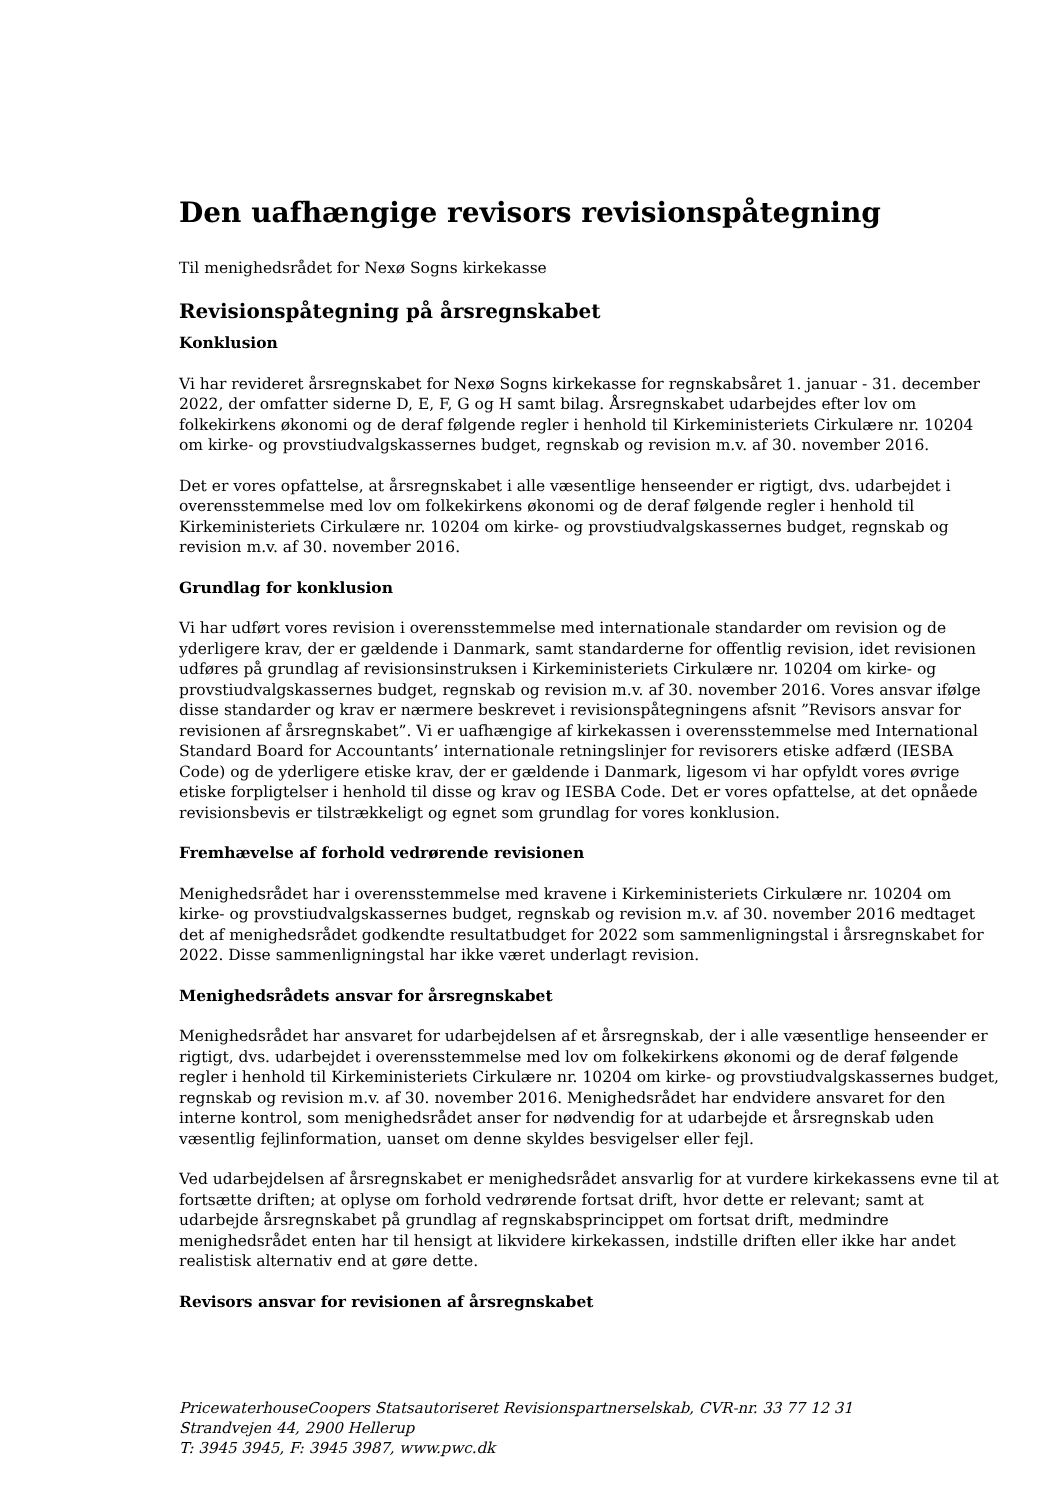Den uafhængige revisors revisionspåtegning
Til menighedsrådet for Nexø Sogns kirkekasse
Revisionspåtegning på årsregnskabet
Konklusion
Vi har revideret årsregnskabet for Nexø Sogns kirkekasse for regnskabsåret 1. januar - 31. december 2022, der omfatter siderne D, E, F, G og H samt bilag. Årsregnskabet udarbejdes efter lov om folkekirkens økonomi og de deraf følgende regler i henhold til Kirkeministeriets Cirkulære nr. 10204 om kirke- og provstiudvalgskassernes budget, regnskab og revision m.v. af 30. november 2016.
Det er vores opfattelse, at årsregnskabet i alle væsentlige henseender er rigtigt, dvs. udarbejdet i overensstemmelse med lov om folkekirkens økonomi og de deraf følgende regler i henhold til Kirkeministeriets Cirkulære nr. 10204 om kirke- og provstiudvalgskassernes budget, regnskab og revision m.v. af 30. november 2016.
Grundlag for konklusion
Vi har udført vores revision i overensstemmelse med internationale standarder om revision og de yderligere krav, der er gældende i Danmark, samt standarderne for offentlig revision, idet revisionen udføres på grundlag af revisionsinstruksen i Kirkeministeriets Cirkulære nr. 10204 om kirke- og provstiudvalgskassernes budget, regnskab og revision m.v. af 30. november 2016. Vores ansvar ifølge disse standarder og krav er nærmere beskrevet i revisionspåtegningens afsnit ”Revisors ansvar for revisionen af årsregnskabet”. Vi er uafhængige af kirkekassen i overensstemmelse med International Standard Board for Accountants’ internationale retningslinjer for revisorers etiske adfærd (IESBA Code) og de yderligere etiske krav, der er gældende i Danmark, ligesom vi har opfyldt vores øvrige etiske forpligtelser i henhold til disse og krav og IESBA Code. Det er vores opfattelse, at det opnåede revisionsbevis er tilstrækkeligt og egnet som grundlag for vores konklusion.
Fremhævelse af forhold vedrørende revisionen
Menighedsrådet har i overensstemmelse med kravene i Kirkeministeriets Cirkulære nr. 10204 om kirke- og provstiudvalgskassernes budget, regnskab og revision m.v. af 30. november 2016 medtaget det af menighedsrådet godkendte resultatbudget for 2022 som sammenligningstal i årsregnskabet for 2022. Disse sammenligningstal har ikke været underlagt revision.
Menighedsrådets ansvar for årsregnskabet
Menighedsrådet har ansvaret for udarbejdelsen af et årsregnskab, der i alle væsentlige henseender er rigtigt, dvs. udarbejdet i overensstemmelse med lov om folkekirkens økonomi og de deraf følgende regler i henhold til Kirkeministeriets Cirkulære nr. 10204 om kirke- og provstiudvalgskassernes budget, regnskab og revision m.v. af 30. november 2016. Menighedsrådet har endvidere ansvaret for den interne kontrol, som menighedsrådet anser for nødvendig for at udarbejde et årsregnskab uden væsentlig fejlinformation, uanset om denne skyldes besvigelser eller fejl.
Ved udarbejdelsen af årsregnskabet er menighedsrådet ansvarlig for at vurdere kirkekassens evne til at fortsætte driften; at oplyse om forhold vedrørende fortsat drift, hvor dette er relevant; samt at udarbejde årsregnskabet på grundlag af regnskabsprincippet om fortsat drift, medmindre menighedsrådet enten har til hensigt at likvidere kirkekassen, indstille driften eller ikke har andet realistisk alternativ end at gøre dette.
Revisors ansvar for revisionen af årsregnskabet
PricewaterhouseCoopers Statsautoriseret Revisionspartnerselskab, CVR-nr. 33 77 12 31
Strandvejen 44, 2900 Hellerup
T: 3945 3945, F: 3945 3987, www.pwc.dk